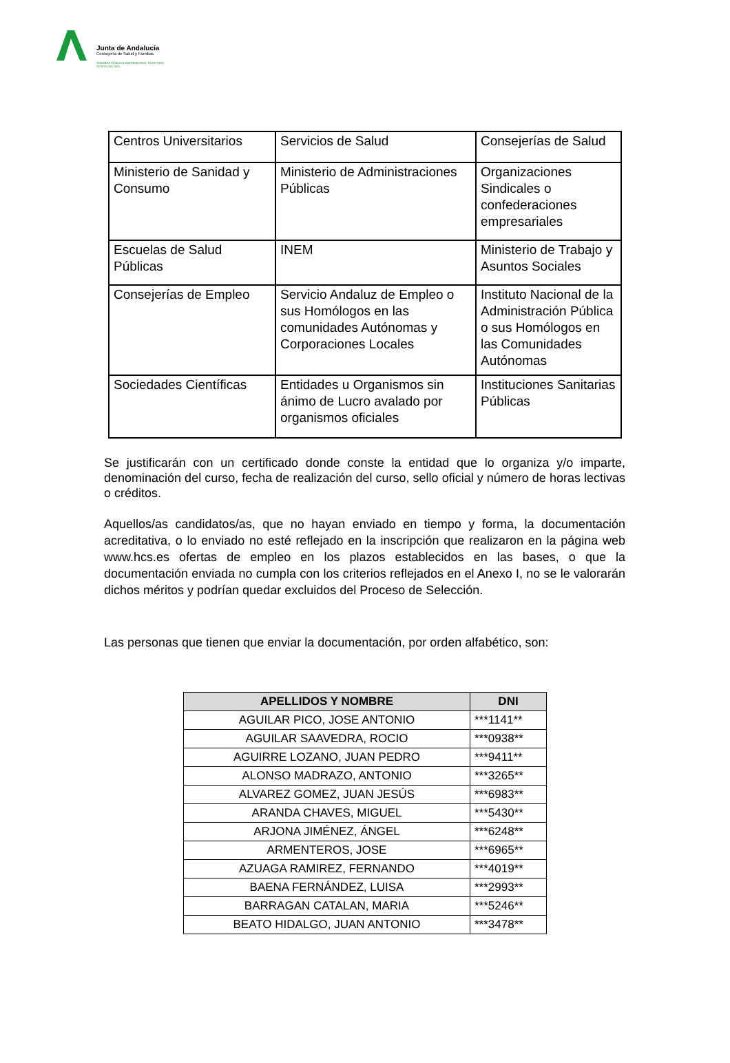Junta de Andalucía
Consejería de Salud y Familias
AGENCIA PÚBLICA EMPRESARIAL SANITARIA
COSTA DEL SOL
| Centros Universitarios | Servicios de Salud | Consejerías de Salud |
| Ministerio de Sanidad y Consumo | Ministerio de Administraciones Públicas | Organizaciones Sindicales o confederaciones empresariales |
| Escuelas de Salud Públicas | INEM | Ministerio de Trabajo y Asuntos Sociales |
| Consejerías de Empleo | Servicio Andaluz de Empleo o sus Homólogos en las comunidades Autónomas y Corporaciones Locales | Instituto Nacional de la Administración Pública o sus Homólogos en las Comunidades Autónomas |
| Sociedades Científicas | Entidades u Organismos sin ánimo de Lucro avalado por organismos oficiales | Instituciones Sanitarias Públicas |
Se justificarán con un certificado donde conste la entidad que lo organiza y/o imparte, denominación del curso, fecha de realización del curso, sello oficial y número de horas lectivas o créditos.
Aquellos/as candidatos/as, que no hayan enviado en tiempo y forma, la documentación acreditativa, o lo enviado no esté reflejado en la inscripción que realizaron en la página web www.hcs.es ofertas de empleo en los plazos establecidos en las bases, o que la documentación enviada no cumpla con los criterios reflejados en el Anexo I, no se le valorarán dichos méritos y podrían quedar excluidos del Proceso de Selección.
Las personas que tienen que enviar la documentación, por orden alfabético, son:
| APELLIDOS Y NOMBRE | DNI |
| --- | --- |
| AGUILAR PICO, JOSE ANTONIO | ***1141** |
| AGUILAR SAAVEDRA, ROCIO | ***0938** |
| AGUIRRE LOZANO, JUAN PEDRO | ***9411** |
| ALONSO MADRAZO, ANTONIO | ***3265** |
| ALVAREZ GOMEZ, JUAN JESÚS | ***6983** |
| ARANDA CHAVES, MIGUEL | ***5430** |
| ARJONA JIMÉNEZ, ÁNGEL | ***6248** |
| ARMENTEROS, JOSE | ***6965** |
| AZUAGA RAMIREZ, FERNANDO | ***4019** |
| BAENA FERNÁNDEZ, LUISA | ***2993** |
| BARRAGAN CATALAN, MARIA | ***5246** |
| BEATO HIDALGO, JUAN ANTONIO | ***3478** |